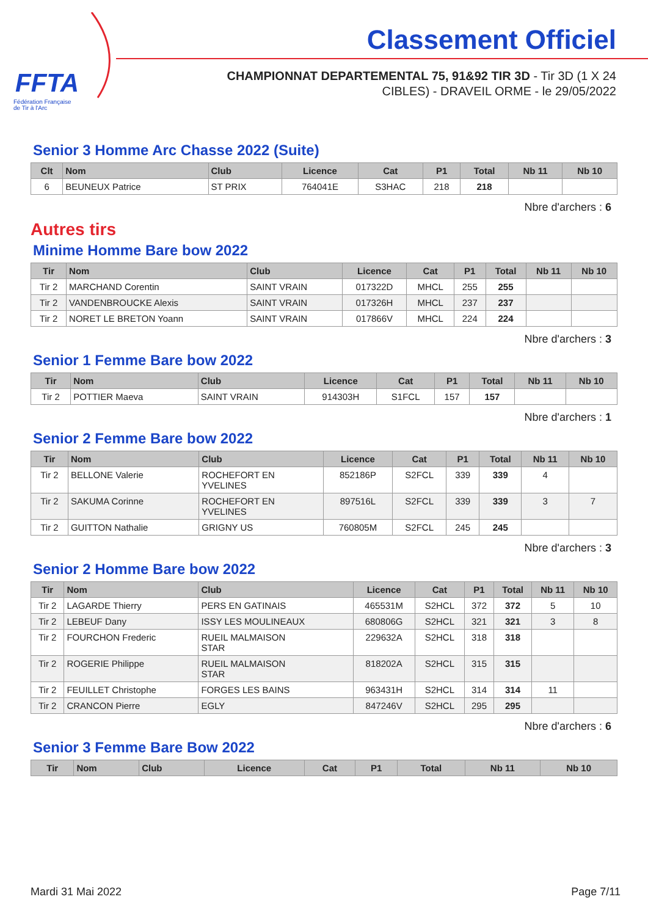FFTA
Fédération Française
de Tir à l'Arc
Classement Officiel
CHAMPIONNAT DEPARTEMENTAL 75, 91&92 TIR 3D - Tir 3D (1 X 24
CIBLES) - DRAVEIL ORME - le 29/05/2022
Senior 3 Homme Arc Chasse 2022 (Suite)
| Clt | Nom | Club | Licence | Cat | P1 | Total | Nb 11 | Nb 10 |
| --- | --- | --- | --- | --- | --- | --- | --- | --- |
| 6 | BEUNEUX Patrice | ST PRIX | 764041E | S3HAC | 218 | 218 | | |
Nbre d'archers : 6
Autres tirs
Minime Homme Bare bow 2022
| Tir | Nom | Club | Licence | Cat | P1 | Total | Nb 11 | Nb 10 |
| --- | --- | --- | --- | --- | --- | --- | --- | --- |
| Tir 2 | MARCHAND Corentin | SAINT VRAIN | 017322D | MHCL | 255 | 255 | | |
| Tir 2 | VANDENBROUCKE Alexis | SAINT VRAIN | 017326H | MHCL | 237 | 237 | | |
| Tir 2 | NORET LE BRETON Yoann | SAINT VRAIN | 017866V | MHCL | 224 | 224 | | |
Nbre d'archers : 3
Senior 1 Femme Bare bow 2022
| Tir | Nom | Club | Licence | Cat | P1 | Total | Nb 11 | Nb 10 |
| --- | --- | --- | --- | --- | --- | --- | --- | --- |
| Tir 2 | POTTIER Maeva | SAINT VRAIN | 914303H | S1FCL | 157 | 157 | | |
Nbre d'archers : 1
Senior 2 Femme Bare bow 2022
| Tir | Nom | Club | Licence | Cat | P1 | Total | Nb 11 | Nb 10 |
| --- | --- | --- | --- | --- | --- | --- | --- | --- |
| Tir 2 | BELLONE Valerie | ROCHEFORT EN YVELINES | 852186P | S2FCL | 339 | 339 | 4 | |
| Tir 2 | SAKUMA Corinne | ROCHEFORT EN YVELINES | 897516L | S2FCL | 339 | 339 | 3 | 7 |
| Tir 2 | GUITTON Nathalie | GRIGNY US | 760805M | S2FCL | 245 | 245 | | |
Nbre d'archers : 3
Senior 2 Homme Bare bow 2022
| Tir | Nom | Club | Licence | Cat | P1 | Total | Nb 11 | Nb 10 |
| --- | --- | --- | --- | --- | --- | --- | --- | --- |
| Tir 2 | LAGARDE Thierry | PERS EN GATINAIS | 465531M | S2HCL | 372 | 372 | 5 | 10 |
| Tir 2 | LEBEUF Dany | ISSY LES MOULINEAUX | 680806G | S2HCL | 321 | 321 | 3 | 8 |
| Tir 2 | FOURCHON Frederic | RUEIL MALMAISON STAR | 229632A | S2HCL | 318 | 318 | | |
| Tir 2 | ROGERIE Philippe | RUEIL MALMAISON STAR | 818202A | S2HCL | 315 | 315 | | |
| Tir 2 | FEUILLET Christophe | FORGES LES BAINS | 963431H | S2HCL | 314 | 314 | 11 | |
| Tir 2 | CRANCON Pierre | EGLY | 847246V | S2HCL | 295 | 295 | | |
Nbre d'archers : 6
Senior 3 Femme Bare Bow 2022
| Tir | Nom | Club | Licence | Cat | P1 | Total | Nb 11 | Nb 10 |
| --- | --- | --- | --- | --- | --- | --- | --- | --- |
Mardi 31 Mai 2022 Page 7/11